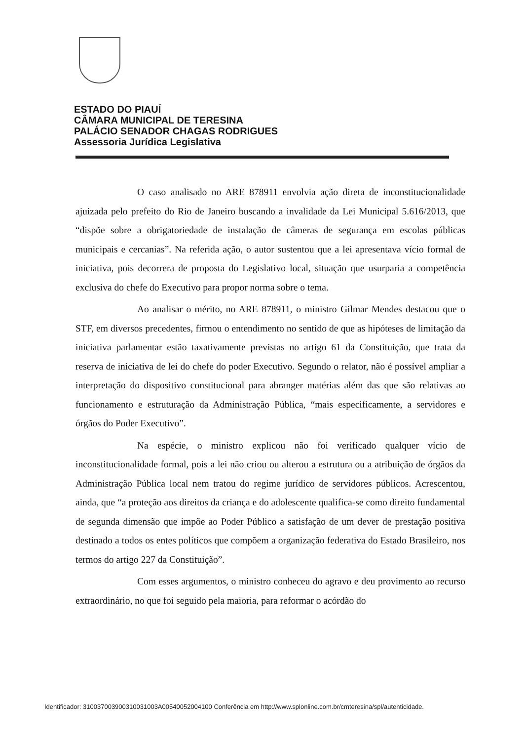ESTADO DO PIAUÍ
CÂMARA MUNICIPAL DE TERESINA
PALÁCIO SENADOR CHAGAS RODRIGUES
Assessoria Jurídica Legislativa
O caso analisado no ARE 878911 envolvia ação direta de inconstitucionalidade ajuizada pelo prefeito do Rio de Janeiro buscando a invalidade da Lei Municipal 5.616/2013, que “dispõe sobre a obrigatoriedade de instalação de câmeras de segurança em escolas públicas municipais e cercanias”. Na referida ação, o autor sustentou que a lei apresentava vício formal de iniciativa, pois decorrera de proposta do Legislativo local, situação que usurparia a competência exclusiva do chefe do Executivo para propor norma sobre o tema.
Ao analisar o mérito, no ARE 878911, o ministro Gilmar Mendes destacou que o STF, em diversos precedentes, firmou o entendimento no sentido de que as hipóteses de limitação da iniciativa parlamentar estão taxativamente previstas no artigo 61 da Constituição, que trata da reserva de iniciativa de lei do chefe do poder Executivo. Segundo o relator, não é possível ampliar a interpretação do dispositivo constitucional para abranger matérias além das que são relativas ao funcionamento e estruturação da Administração Pública, “mais especificamente, a servidores e órgãos do Poder Executivo”.
Na espécie, o ministro explicou não foi verificado qualquer vício de inconstitucionalidade formal, pois a lei não criou ou alterou a estrutura ou a atribuição de órgãos da Administração Pública local nem tratou do regime jurídico de servidores públicos. Acrescentou, ainda, que “a proteção aos direitos da criança e do adolescente qualifica-se como direito fundamental de segunda dimensão que impõe ao Poder Público a satisfação de um dever de prestação positiva destinado a todos os entes políticos que compõem a organização federativa do Estado Brasileiro, nos termos do artigo 227 da Constituição”.
Com esses argumentos, o ministro conheceu do agravo e deu provimento ao recurso extraordinário, no que foi seguido pela maioria, para reformar o acórdão do
Identificador: 310037003900310031003A00540052004100 Conferência em http://www.splonline.com.br/cmteresina/spl/autenticidade.